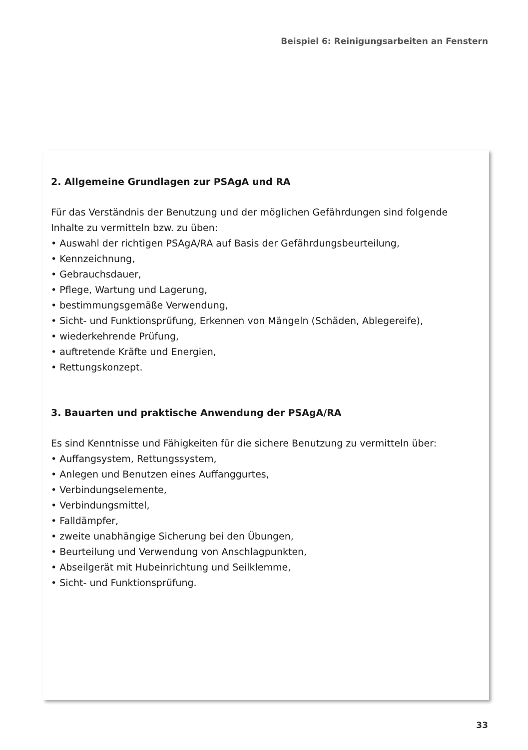Beispiel 6: Reinigungsarbeiten an Fenstern
2. Allgemeine Grundlagen zur PSAgA und RA
Für das Verständnis der Benutzung und der möglichen Gefährdungen sind folgende
Inhalte zu vermitteln bzw. zu üben:
• Auswahl der richtigen PSAgA/RA auf Basis der Gefährdungsbeurteilung,
• Kennzeichnung,
• Gebrauchsdauer,
• Pflege, Wartung und Lagerung,
• bestimmungsgemäße Verwendung,
• Sicht- und Funktionsprüfung, Erkennen von Mängeln (Schäden, Ablegereife),
• wiederkehrende Prüfung,
• auftretende Kräfte und Energien,
• Rettungskonzept.
3. Bauarten und praktische Anwendung der PSAgA/RA
Es sind Kenntnisse und Fähigkeiten für die sichere Benutzung zu vermitteln über:
• Auffangsystem, Rettungssystem,
• Anlegen und Benutzen eines Auffanggurtes,
• Verbindungselemente,
• Verbindungsmittel,
• Falldämpfer,
• zweite unabhängige Sicherung bei den Übungen,
• Beurteilung und Verwendung von Anschlagpunkten,
• Abseilgerät mit Hubeinrichtung und Seilklemme,
• Sicht- und Funktionsprüfung.
33